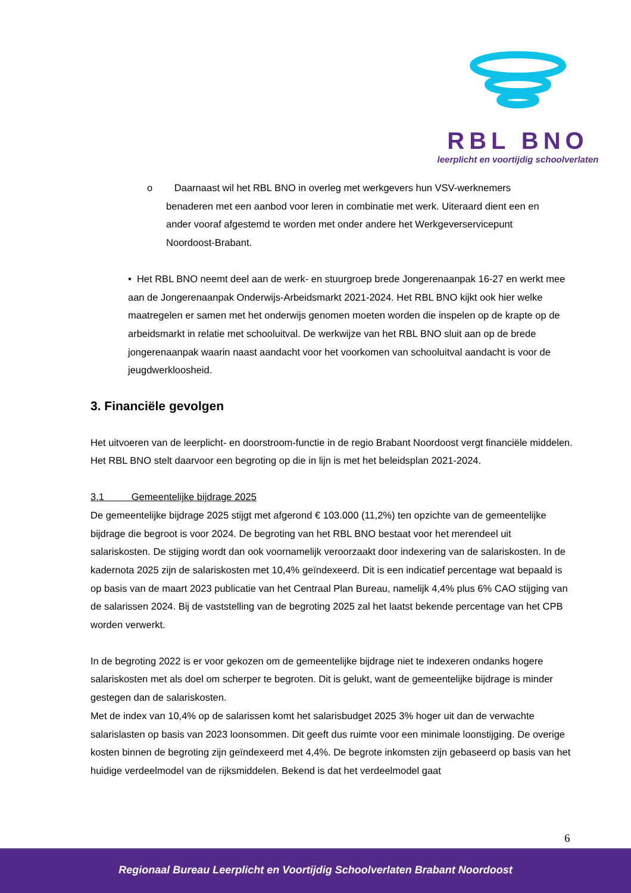RBL BNO
leerplicht en voortijdig schoolverlaten
o Daarnaast wil het RBL BNO in overleg met werkgevers hun VSV-werknemers
benaderen met een aanbod voor leren in combinatie met werk. Uiteraard dient een en
ander vooraf afgestemd te worden met onder andere het Werkgeverservicepunt
Noordoost-Brabant.
• Het RBL BNO neemt deel aan de werk- en stuurgroep brede Jongerenaanpak 16-27 en werkt mee aan de Jongerenaanpak Onderwijs-Arbeidsmarkt 2021-2024. Het RBL BNO kijkt ook hier welke maatregelen er samen met het onderwijs genomen moeten worden die inspelen op de krapte op de arbeidsmarkt in relatie met schooluitval. De werkwijze van het RBL BNO sluit aan op de brede jongerenaanpak waarin naast aandacht voor het voorkomen van schooluitval aandacht is voor de jeugdwerkloosheid.
3. Financiële gevolgen
Het uitvoeren van de leerplicht- en doorstroom-functie in de regio Brabant Noordoost vergt financiële middelen. Het RBL BNO stelt daarvoor een begroting op die in lijn is met het beleidsplan 2021-2024.
3.1 Gemeentelijke bijdrage 2025
De gemeentelijke bijdrage 2025 stijgt met afgerond € 103.000 (11,2%) ten opzichte van de gemeentelijke bijdrage die begroot is voor 2024. De begroting van het RBL BNO bestaat voor het merendeel uit salariskosten. De stijging wordt dan ook voornamelijk veroorzaakt door indexering van de salariskosten. In de kadernota 2025 zijn de salariskosten met 10,4% geïndexeerd. Dit is een indicatief percentage wat bepaald is op basis van de maart 2023 publicatie van het Centraal Plan Bureau, namelijk 4,4% plus 6% CAO stijging van de salarissen 2024. Bij de vaststelling van de begroting 2025 zal het laatst bekende percentage van het CPB worden verwerkt.
In de begroting 2022 is er voor gekozen om de gemeentelijke bijdrage niet te indexeren ondanks hogere salariskosten met als doel om scherper te begroten. Dit is gelukt, want de gemeentelijke bijdrage is minder gestegen dan de salariskosten.
Met de index van 10,4% op de salarissen komt het salarisbudget 2025 3% hoger uit dan de verwachte salarislasten op basis van 2023 loonsommen. Dit geeft dus ruimte voor een minimale loonstijging. De overige kosten binnen de begroting zijn geïndexeerd met 4,4%. De begrote inkomsten zijn gebaseerd op basis van het huidige verdeelmodel van de rijksmiddelen. Bekend is dat het verdeelmodel gaat
6
Regionaal Bureau Leerplicht en Voortijdig Schoolverlaten Brabant Noordoost